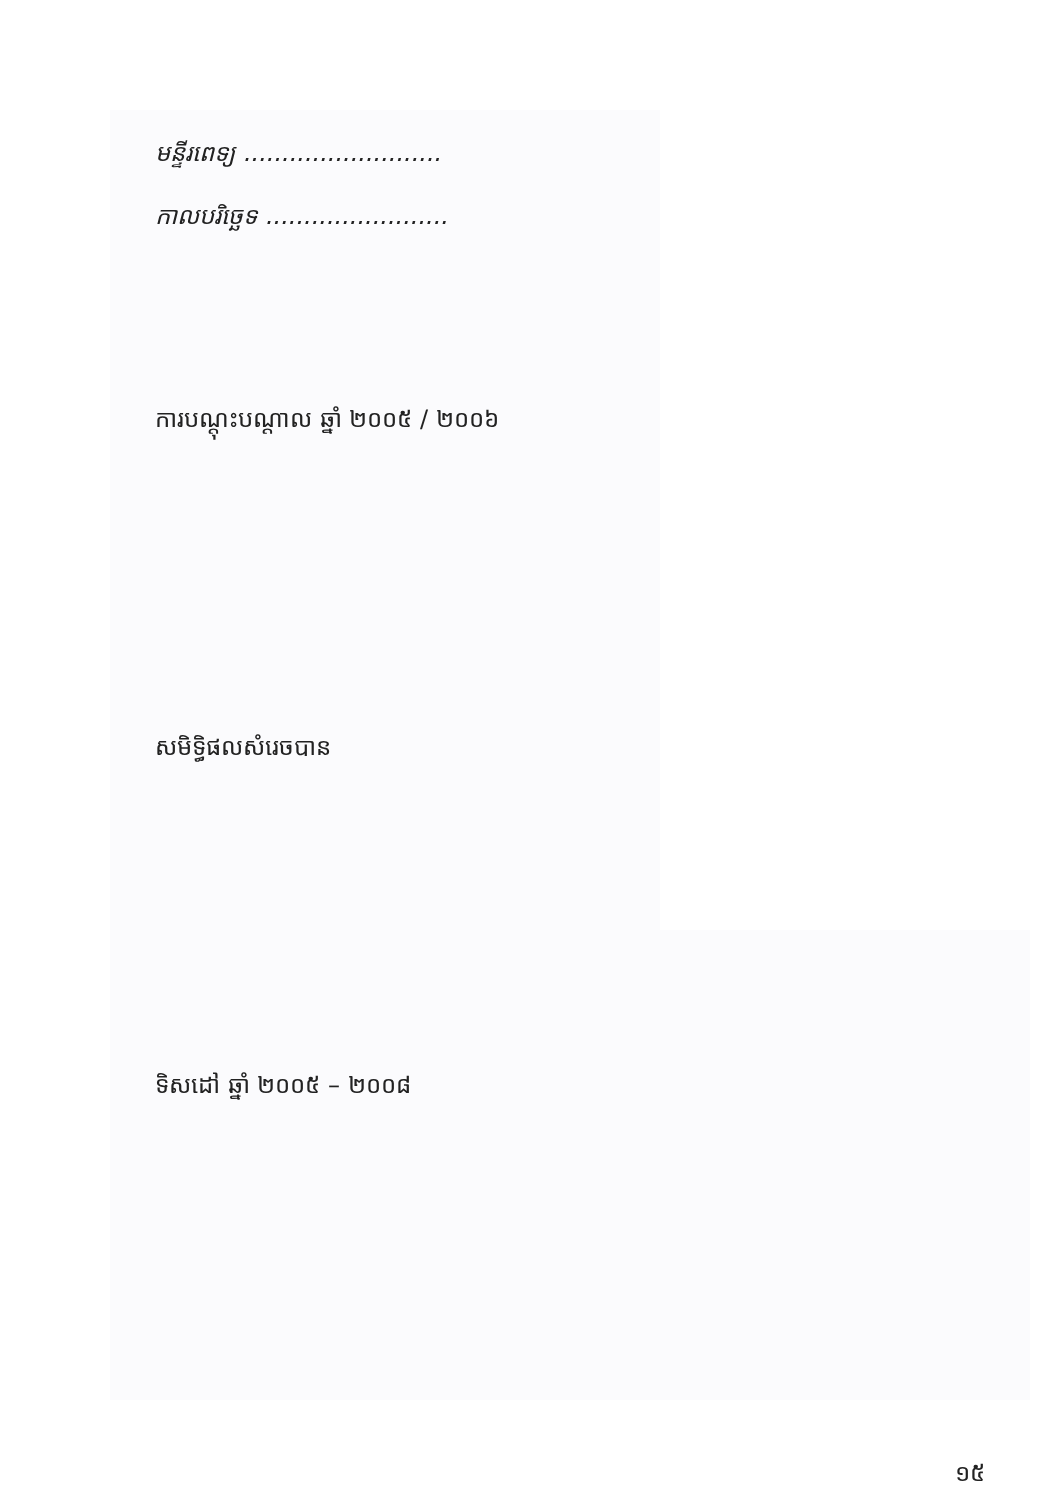មន្ទីរពេទ្យ ..........................
កាលបរិច្ឆេទ ........................
ការបណ្តុះបណ្តាល ឆ្នាំ ២០០៥ / ២០០៦
សមិទ្ធិផលសំរេចបាន
ទិសដៅ ឆ្នាំ ២០០៥ – ២០០៨
១៥